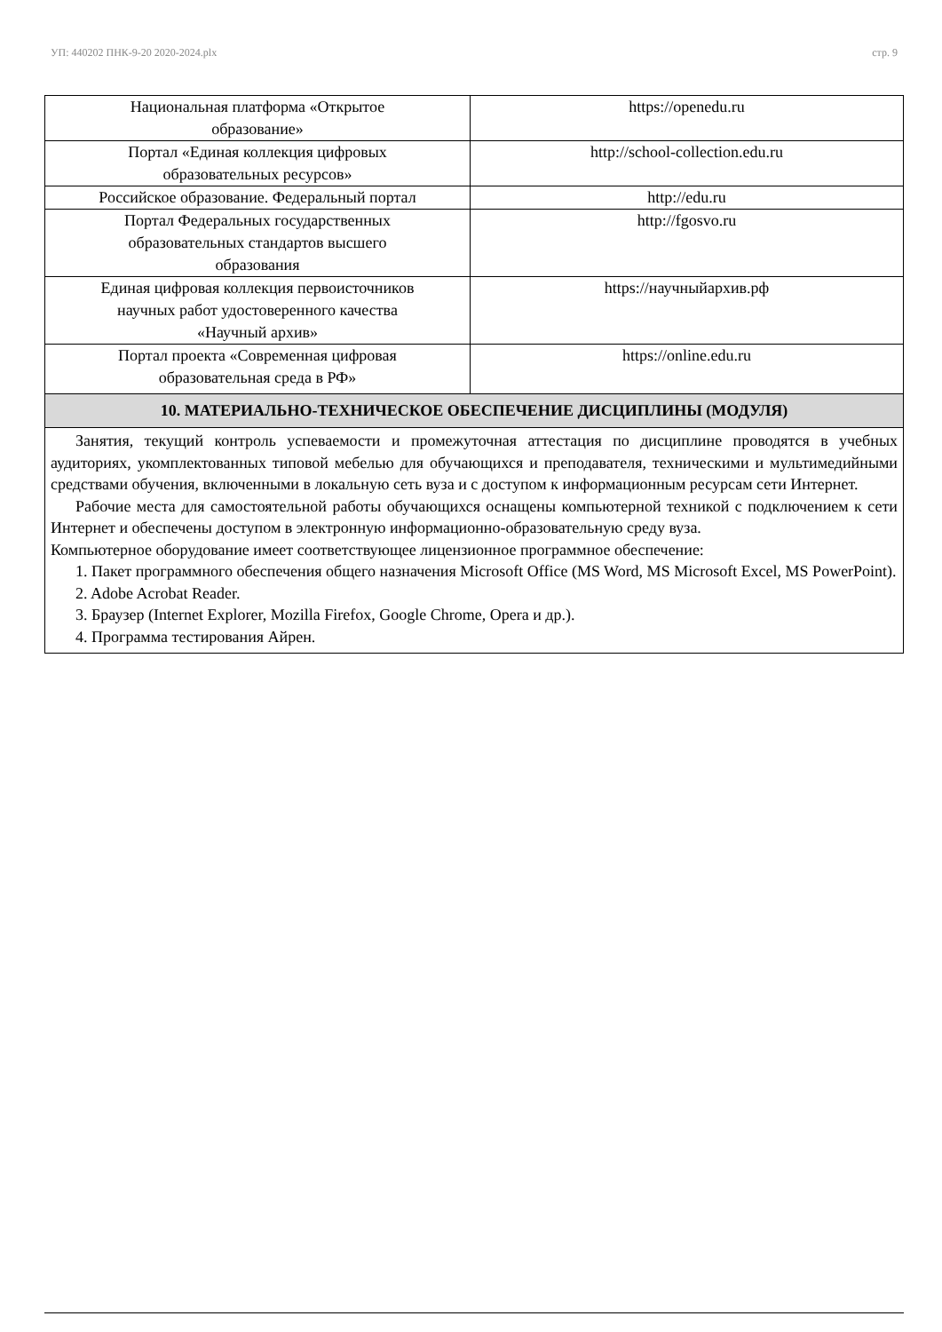УП: 440202 ПНК-9-20 2020-2024.plx стр. 9
| Национальная платформа «Открытое образование» | https://openedu.ru |
| Портал «Единая коллекция цифровых образовательных ресурсов» | http://school-collection.edu.ru |
| Российское образование. Федеральный портал | http://edu.ru |
| Портал Федеральных государственных образовательных стандартов высшего образования | http://fgosvo.ru |
| Единая цифровая коллекция первоисточников научных работ удостоверенного качества «Научный архив» | https://научныйархив.рф |
| Портал проекта «Современная цифровая образовательная среда в РФ» | https://online.edu.ru |
10. МАТЕРИАЛЬНО-ТЕХНИЧЕСКОЕ ОБЕСПЕЧЕНИЕ ДИСЦИПЛИНЫ (МОДУЛЯ)
Занятия, текущий контроль успеваемости и промежуточная аттестация по дисциплине проводятся в учебных аудиториях, укомплектованных типовой мебелью для обучающихся и преподавателя, техническими и мультимедийными средствами обучения, включенными в локальную сеть вуза и с доступом к информационным ресурсам сети Интернет.
Рабочие места для самостоятельной работы обучающихся оснащены компьютерной техникой с подключением к сети Интернет и обеспечены доступом в электронную информационно-образовательную среду вуза.
Компьютерное оборудование имеет соответствующее лицензионное программное обеспечение:
1. Пакет программного обеспечения общего назначения Microsoft Office (MS Word, MS Microsoft Excel, MS PowerPoint).
2. Adobe Acrobat Reader.
3. Браузер (Internet Explorer, Mozilla Firefox, Google Chrome, Opera и др.).
4. Программа тестирования Айрен.